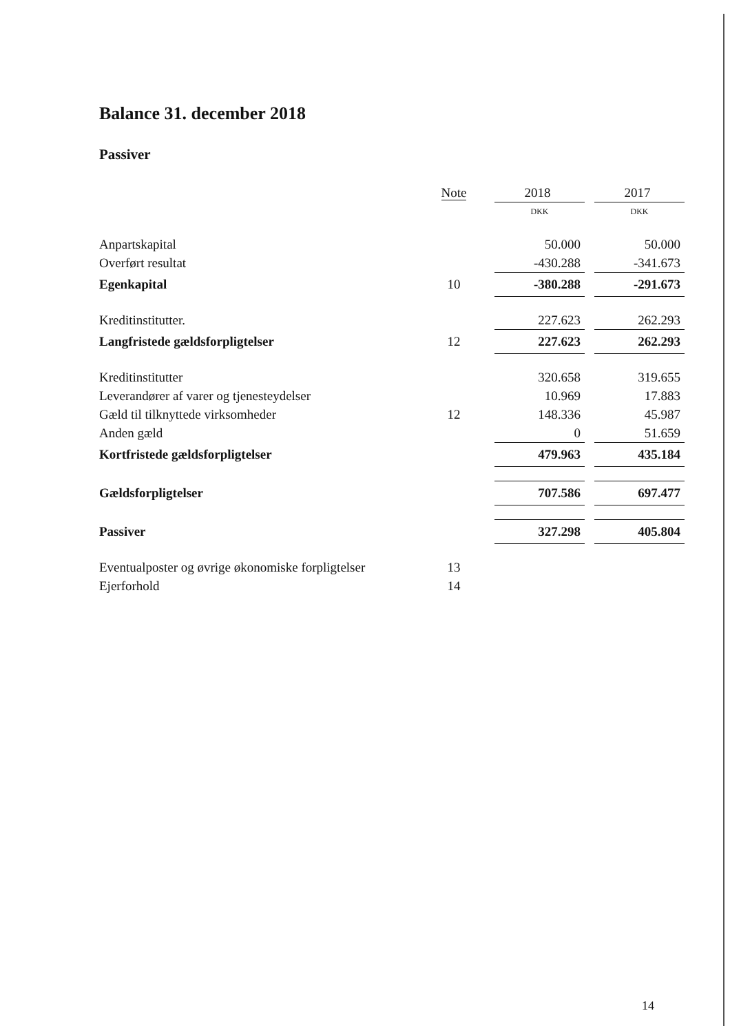Balance 31. december 2018
Passiver
| | Note | | 2018 | | 2017 |
| | | | DKK | | DKK |
| Anpartskapital | | | 50.000 | | 50.000 |
| Overført resultat | | | -430.288 | | -341.673 |
| Egenkapital | 10 | | -380.288 | | -291.673 |
| Kreditinstitutter. | | | 227.623 | | 262.293 |
| Langfristede gældsforpligtelser | 12 | | 227.623 | | 262.293 |
| Kreditinstitutter | | | 320.658 | | 319.655 |
| Leverandører af varer og tjenesteydelser | | | 10.969 | | 17.883 |
| Gæld til tilknyttede virksomheder | 12 | | 148.336 | | 45.987 |
| Anden gæld | | | 0 | | 51.659 |
| Kortfristede gældsforpligtelser | | | 479.963 | | 435.184 |
| Gældsforpligtelser | | | 707.586 | | 697.477 |
| Passiver | | | 327.298 | | 405.804 |
| Eventualposter og øvrige økonomiske forpligtelser | 13 | | | | |
| Ejerforhold | 14 | | | | |
14